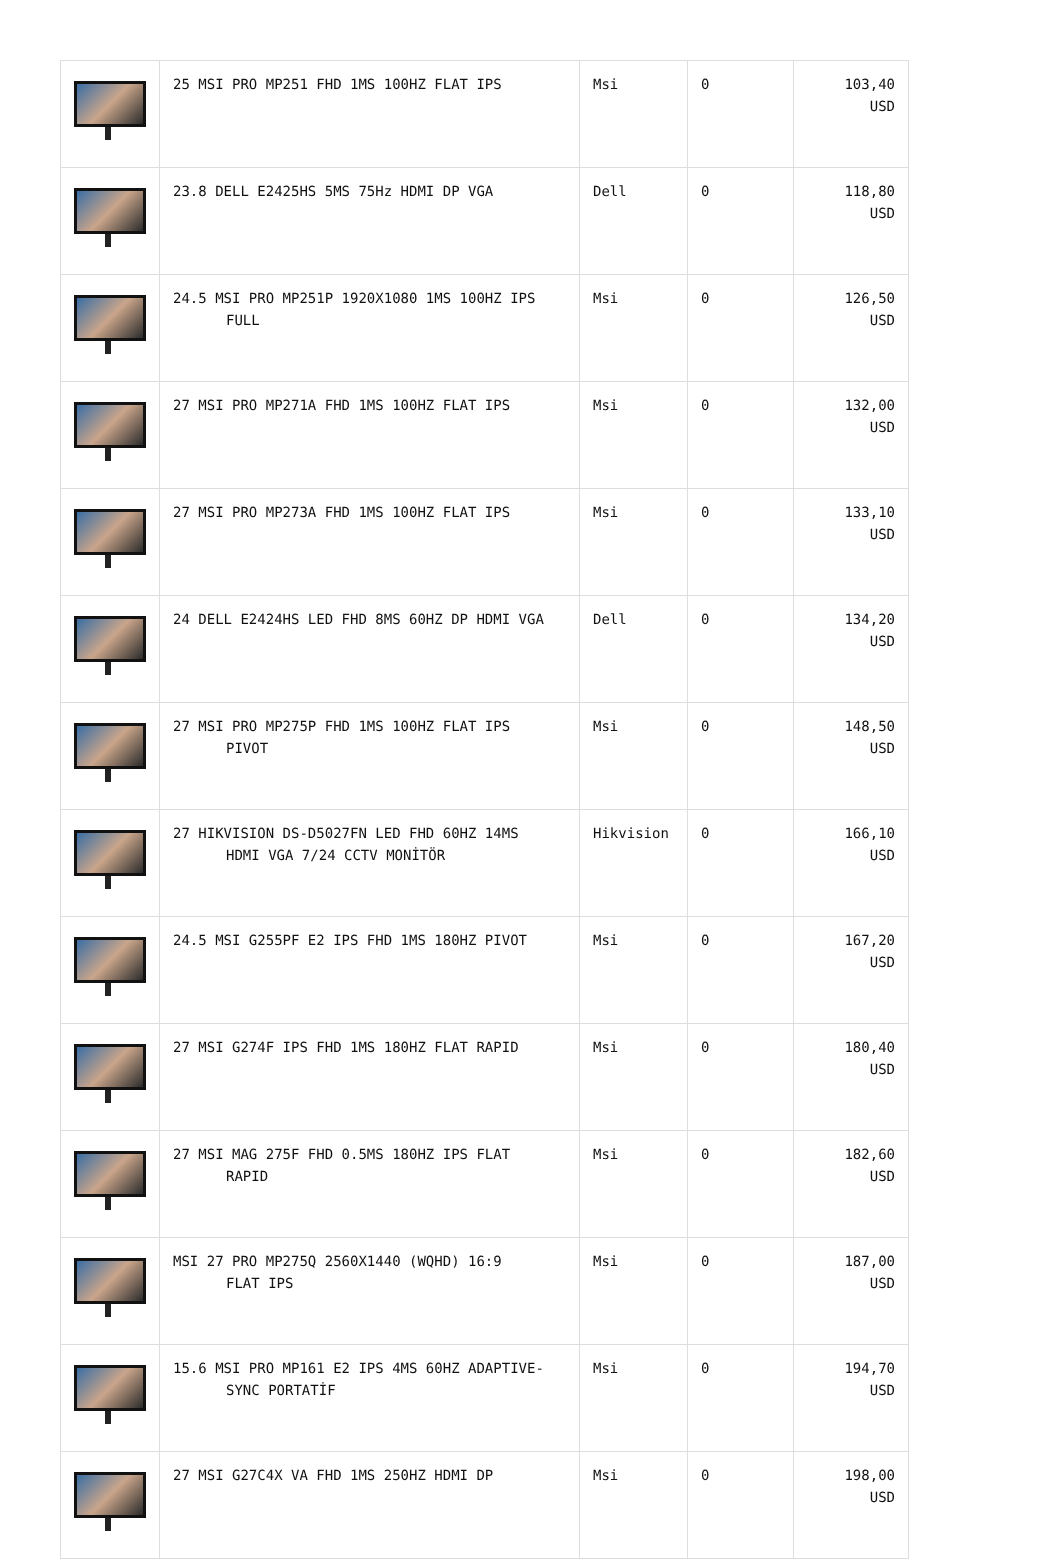| | 25 MSI PRO MP251 FHD 1MS 100HZ FLAT IPS | Msi | 0 | 103,40 USD |
| | 23.8 DELL E2425HS 5MS 75Hz HDMI DP VGA | Dell | 0 | 118,80 USD |
| | 24.5 MSI PRO MP251P 1920X1080 1MS 100HZ IPS FULL | Msi | 0 | 126,50 USD |
| | 27 MSI PRO MP271A FHD 1MS 100HZ FLAT IPS | Msi | 0 | 132,00 USD |
| | 27 MSI PRO MP273A FHD 1MS 100HZ FLAT IPS | Msi | 0 | 133,10 USD |
| | 24 DELL E2424HS LED FHD 8MS 60HZ DP HDMI VGA | Dell | 0 | 134,20 USD |
| | 27 MSI PRO MP275P FHD 1MS 100HZ FLAT IPS PIVOT | Msi | 0 | 148,50 USD |
| | 27 HIKVISION DS-D5027FN LED FHD 60HZ 14MS HDMI VGA 7/24 CCTV MONİTÖR | Hikvision | 0 | 166,10 USD |
| | 24.5 MSI G255PF E2 IPS FHD 1MS 180HZ PIVOT | Msi | 0 | 167,20 USD |
| | 27 MSI G274F IPS FHD 1MS 180HZ FLAT RAPID | Msi | 0 | 180,40 USD |
| | 27 MSI MAG 275F FHD 0.5MS 180HZ IPS FLAT RAPID | Msi | 0 | 182,60 USD |
| | MSI 27 PRO MP275Q 2560X1440 (WQHD) 16:9 FLAT IPS | Msi | 0 | 187,00 USD |
| | 15.6 MSI PRO MP161 E2 IPS 4MS 60HZ ADAPTIVE- SYNC PORTATİF | Msi | 0 | 194,70 USD |
| | 27 MSI G27C4X VA FHD 1MS 250HZ HDMI DP | Msi | 0 | 198,00 USD |